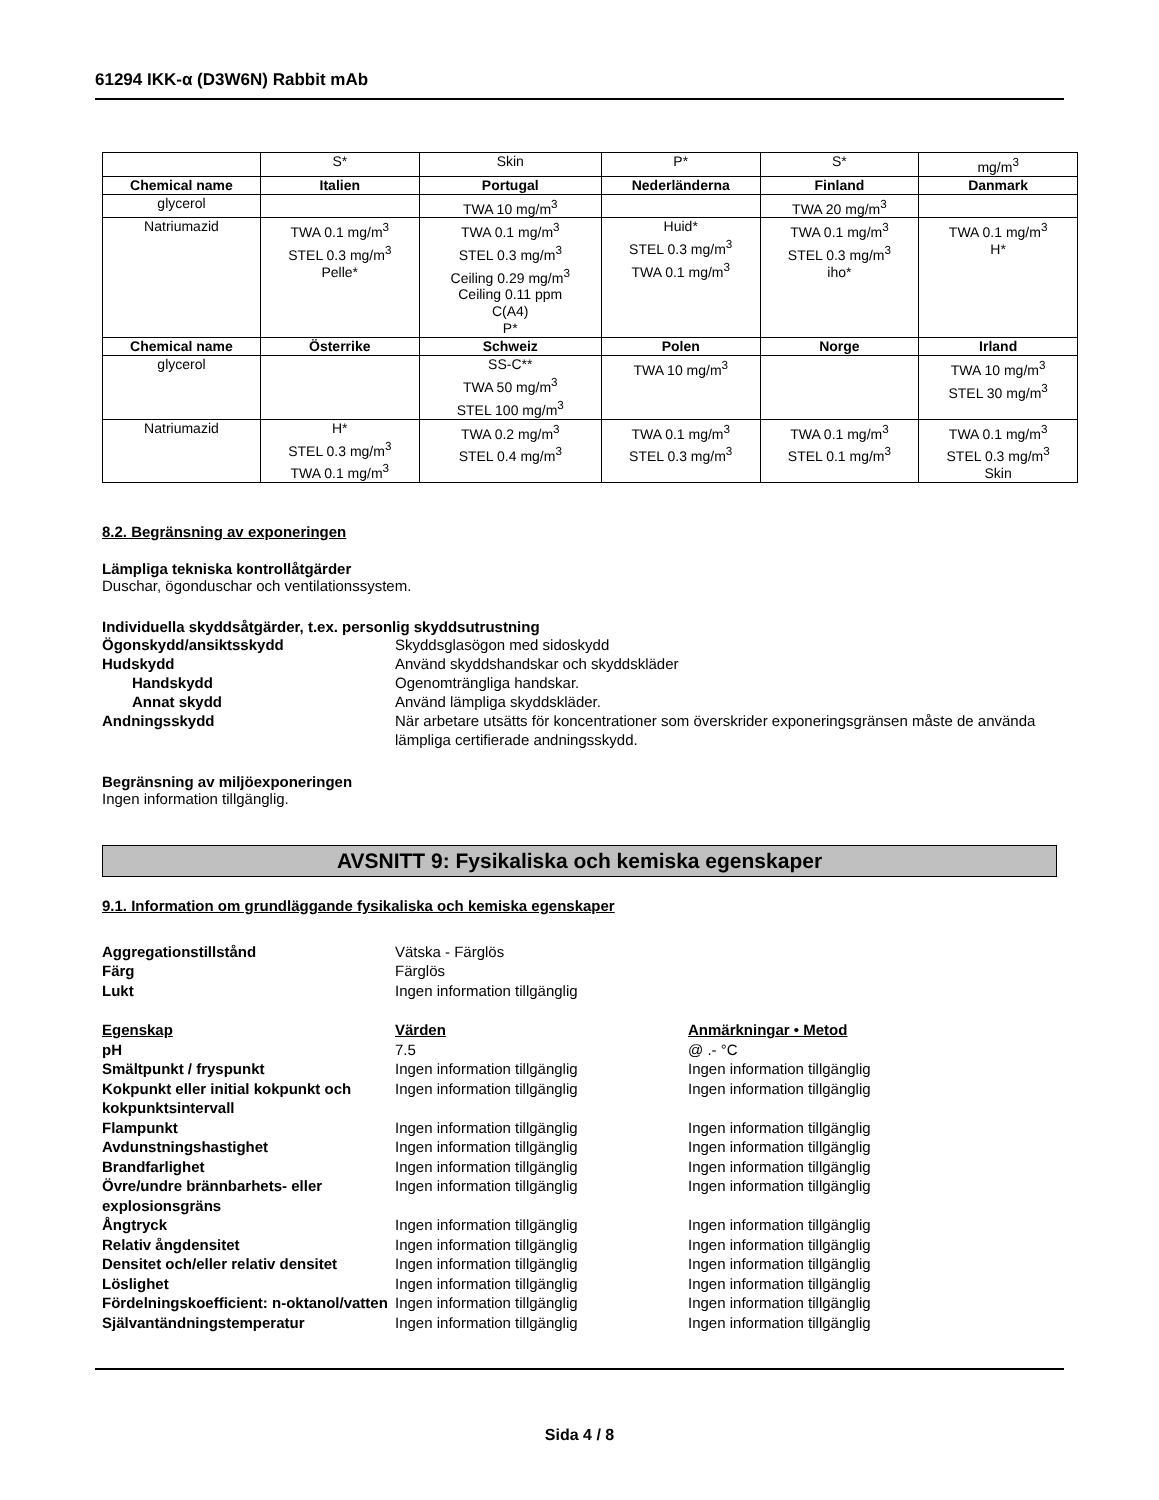61294 IKK-α (D3W6N) Rabbit mAb
| | S* | Skin | P* | S* | mg/m<sup>3</sup> |
| Chemical name | Italien | Portugal | Nederländerna | Finland | Danmark |
| glycerol | | TWA 10 mg/m<sup>3</sup> | | TWA 20 mg/m<sup>3</sup> | |
| Natriumazid | TWA 0.1 mg/m<sup>3</sup> STEL 0.3 mg/m<sup>3</sup> Pelle* | TWA 0.1 mg/m<sup>3</sup> STEL 0.3 mg/m<sup>3</sup> Ceiling 0.29 mg/m<sup>3</sup> Ceiling 0.11 ppm C(A4) P* | Huid* STEL 0.3 mg/m<sup>3</sup> TWA 0.1 mg/m<sup>3</sup> | TWA 0.1 mg/m<sup>3</sup> STEL 0.3 mg/m<sup>3</sup> iho* | TWA 0.1 mg/m<sup>3</sup> H* |
| Chemical name | Österrike | Schweiz | Polen | Norge | Irland |
| glycerol | | SS-C** TWA 50 mg/m<sup>3</sup> STEL 100 mg/m<sup>3</sup> | TWA 10 mg/m<sup>3</sup> | | TWA 10 mg/m<sup>3</sup> STEL 30 mg/m<sup>3</sup> |
| Natriumazid | H* STEL 0.3 mg/m<sup>3</sup> TWA 0.1 mg/m<sup>3</sup> | TWA 0.2 mg/m<sup>3</sup> STEL 0.4 mg/m<sup>3</sup> | TWA 0.1 mg/m<sup>3</sup> STEL 0.3 mg/m<sup>3</sup> | TWA 0.1 mg/m<sup>3</sup> STEL 0.1 mg/m<sup>3</sup> | TWA 0.1 mg/m<sup>3</sup> STEL 0.3 mg/m<sup>3</sup> Skin |
8.2. Begränsning av exponeringen
Lämpliga tekniska kontrollåtgärder
Duschar, ögonduschar och ventilationssystem.
Individuella skyddsåtgärder, t.ex. personlig skyddsutrustning
Ögonskydd/ansiktsskydd
Skyddsglasögon med sidoskydd
Hudskydd
Använd skyddshandskar och skyddskläder
Handskydd
Ogenomträngliga handskar.
Annat skydd
Använd lämpliga skyddskläder.
Andningsskydd
När arbetare utsätts för koncentrationer som överskrider exponeringsgränsen måste de använda lämpliga certifierade andningsskydd.
Begränsning av miljöexponeringen
Ingen information tillgänglig.
AVSNITT 9: Fysikaliska och kemiska egenskaper
9.1. Information om grundläggande fysikaliska och kemiska egenskaper
Aggregationstillstånd
Vätska - Färglös
Färg
Färglös
Lukt
Ingen information tillgänglig
Egenskap
Värden
Anmärkningar • Metod
pH
7.5
@ .- °C
Smältpunkt / fryspunkt
Ingen information tillgänglig
Ingen information tillgänglig
Kokpunkt eller initial kokpunkt och kokpunktsintervall
Ingen information tillgänglig
Ingen information tillgänglig
Flampunkt
Ingen information tillgänglig
Ingen information tillgänglig
Avdunstningshastighet
Ingen information tillgänglig
Ingen information tillgänglig
Brandfarlighet
Ingen information tillgänglig
Ingen information tillgänglig
Övre/undre brännbarhets- eller explosionsgräns
Ingen information tillgänglig
Ingen information tillgänglig
Ångtryck
Ingen information tillgänglig
Ingen information tillgänglig
Relativ ångdensitet
Ingen information tillgänglig
Ingen information tillgänglig
Densitet och/eller relativ densitet
Ingen information tillgänglig
Ingen information tillgänglig
Löslighet
Ingen information tillgänglig
Ingen information tillgänglig
Fördelningskoefficient: n-oktanol/vatten
Ingen information tillgänglig
Ingen information tillgänglig
Självantändningstemperatur
Ingen information tillgänglig
Ingen information tillgänglig
Sida 4 / 8